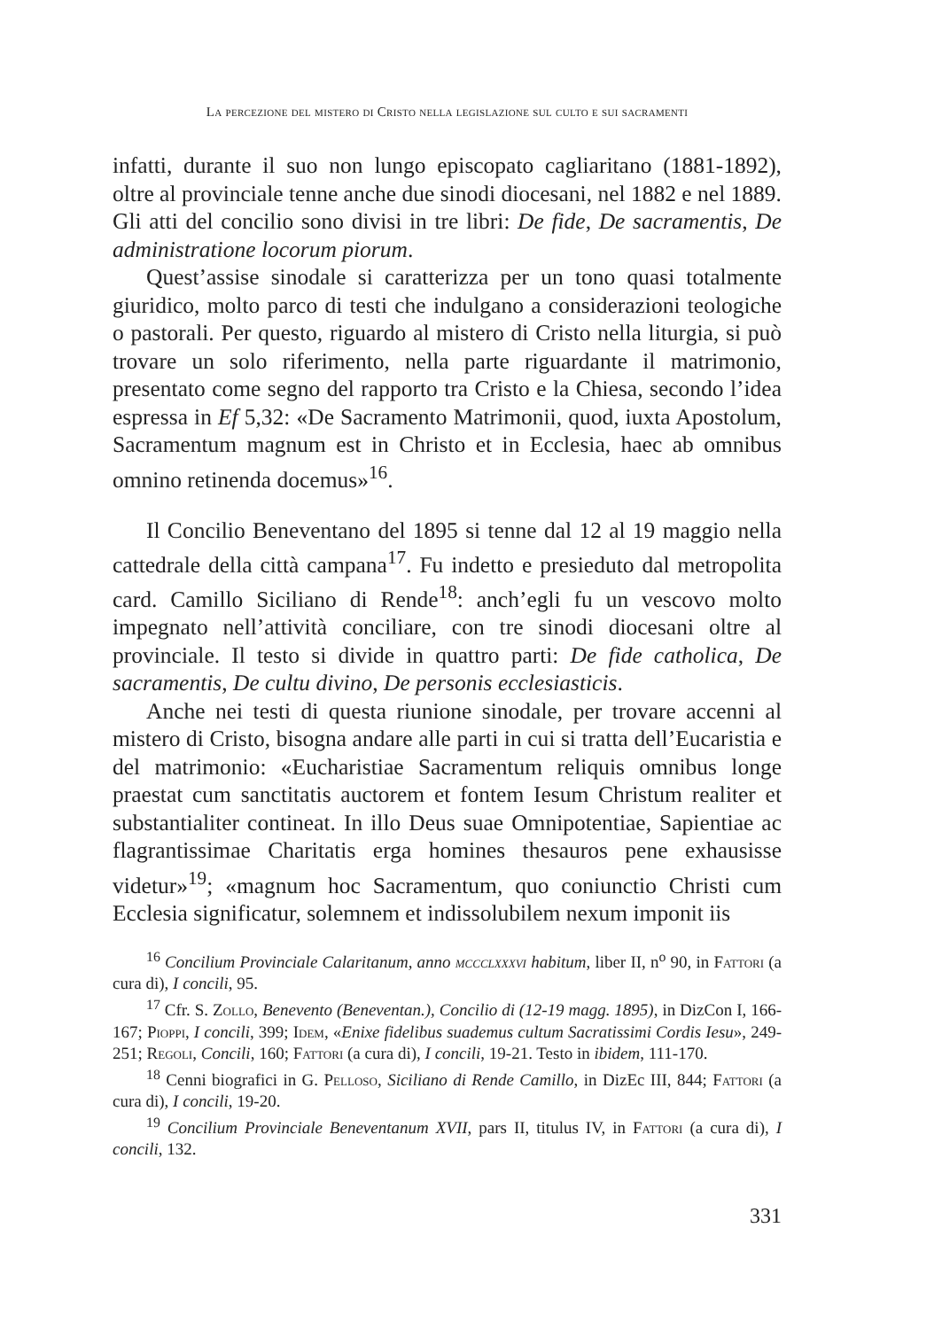La percezione del mistero di Cristo nella legislazione sul culto e sui sacramenti
infatti, durante il suo non lungo episcopato cagliaritano (1881-1892), oltre al provinciale tenne anche due sinodi diocesani, nel 1882 e nel 1889. Gli atti del concilio sono divisi in tre libri: De fide, De sacramentis, De administratione locorum piorum.
Quest’assise sinodale si caratterizza per un tono quasi totalmente giuridico, molto parco di testi che indulgano a considerazioni teologiche o pastorali. Per questo, riguardo al mistero di Cristo nella liturgia, si può trovare un solo riferimento, nella parte riguardante il matrimonio, presentato come segno del rapporto tra Cristo e la Chiesa, secondo l’idea espressa in Ef 5,32: «De Sacramento Matrimonii, quod, iuxta Apostolum, Sacramentum magnum est in Christo et in Ecclesia, haec ab omnibus omnino retinenda docemus»<sup>16</sup>.
Il Concilio Beneventano del 1895 si tenne dal 12 al 19 maggio nella cattedrale della città campana<sup>17</sup>. Fu indetto e presieduto dal metropolita card. Camillo Siciliano di Rende<sup>18</sup>: anch’egli fu un vescovo molto impegnato nell’attività conciliare, con tre sinodi diocesani oltre al provinciale. Il testo si divide in quattro parti: De fide catholica, De sacramentis, De cultu divino, De personis ecclesiasticis.
Anche nei testi di questa riunione sinodale, per trovare accenni al mistero di Cristo, bisogna andare alle parti in cui si tratta dell’Eucaristia e del matrimonio: «Eucharistiae Sacramentum reliquis omnibus longe praestat cum sanctitatis auctorem et fontem Iesum Christum realiter et substantialiter contineat. In illo Deus suae Omnipotentiae, Sapientiae ac flagrantissimae Charitatis erga homines thesauros pene exhausisse videtur»<sup>19</sup>; «magnum hoc Sacramentum, quo coniunctio Christi cum Ecclesia significatur, solemnem et indissolubilem nexum imponit iis
<sup>16</sup> Concilium Provinciale Calaritanum, anno mccclxxxvi habitum, liber II, n<sup>o</sup> 90, in Fattori (a cura di), I concili, 95.
<sup>17</sup> Cfr. S. Zollo, Benevento (Beneventan.), Concilio di (12-19 magg. 1895), in DizCon I, 166-167; Pioppi, I concili, 399; Idem, «Enixe fidelibus suademus cultum Sacratissimi Cordis Iesu», 249-251; Regoli, Concili, 160; Fattori (a cura di), I concili, 19-21. Testo in ibidem, 111-170.
<sup>18</sup> Cenni biografici in G. Pelloso, Siciliano di Rende Camillo, in DizEc III, 844; Fattori (a cura di), I concili, 19-20.
<sup>19</sup> Concilium Provinciale Beneventanum XVII, pars II, titulus IV, in Fattori (a cura di), I concili, 132.
331